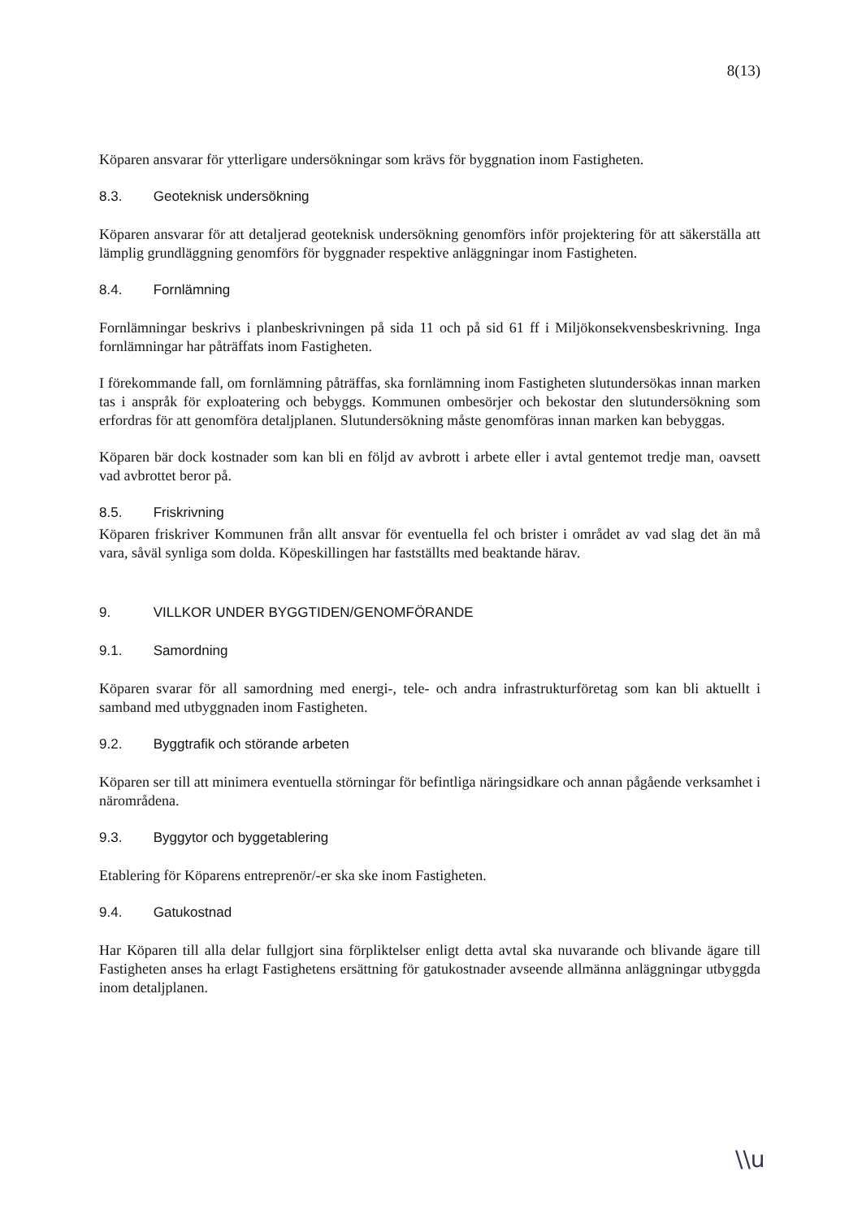8(13)
Köparen ansvarar för ytterligare undersökningar som krävs för byggnation inom Fastigheten.
8.3. Geoteknisk undersökning
Köparen ansvarar för att detaljerad geoteknisk undersökning genomförs inför projektering för att säkerställa att lämplig grundläggning genomförs för byggnader respektive anläggningar inom Fastigheten.
8.4. Fornlämning
Fornlämningar beskrivs i planbeskrivningen på sida 11 och på sid 61 ff i Miljökonsekvensbeskrivning. Inga fornlämningar har påträffats inom Fastigheten.
I förekommande fall, om fornlämning påträffas, ska fornlämning inom Fastigheten slutundersökas innan marken tas i anspråk för exploatering och bebyggs. Kommunen ombesörjer och bekostar den slutundersökning som erfordras för att genomföra detaljplanen. Slutundersökning måste genomföras innan marken kan bebyggas.
Köparen bär dock kostnader som kan bli en följd av avbrott i arbete eller i avtal gentemot tredje man, oavsett vad avbrottet beror på.
8.5. Friskrivning
Köparen friskriver Kommunen från allt ansvar för eventuella fel och brister i området av vad slag det än må vara, såväl synliga som dolda. Köpeskillingen har fastställts med beaktande härav.
9. VILLKOR UNDER BYGGTIDEN/GENOMFÖRANDE
9.1. Samordning
Köparen svarar för all samordning med energi-, tele- och andra infrastrukturföretag som kan bli aktuellt i samband med utbyggnaden inom Fastigheten.
9.2. Byggtrafik och störande arbeten
Köparen ser till att minimera eventuella störningar för befintliga näringsidkare och annan pågående verksamhet i närområdena.
9.3. Byggytor och byggetablering
Etablering för Köparens entreprenör/-er ska ske inom Fastigheten.
9.4. Gatukostnad
Har Köparen till alla delar fullgjort sina förpliktelser enligt detta avtal ska nuvarande och blivande ägare till Fastigheten anses ha erlagt Fastighetens ersättning för gatukostnader avseende allmänna anläggningar utbyggda inom detaljplanen.
\\u